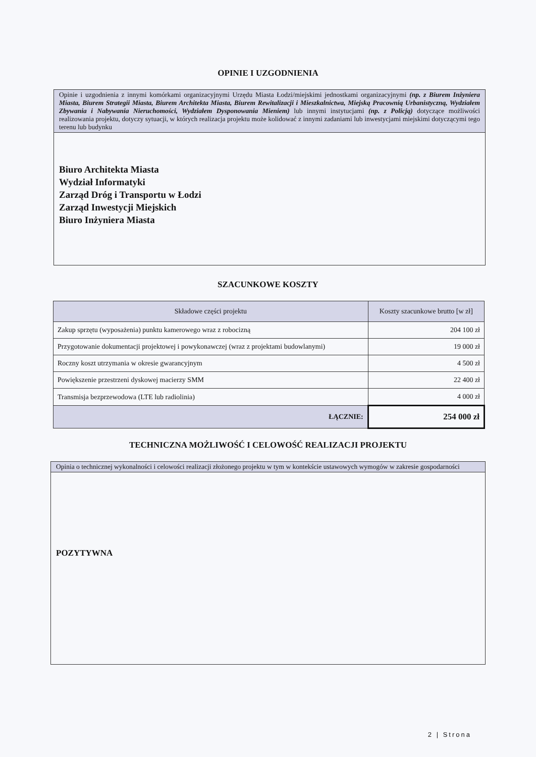OPINIE I UZGODNIENIA
Opinie i uzgodnienia z innymi komórkami organizacyjnymi Urzędu Miasta Łodzi/miejskimi jednostkami organizacyjnymi (np. z Biurem Inżyniera Miasta, Biurem Strategii Miasta, Biurem Architekta Miasta, Biurem Rewitalizacji i Mieszkalnictwa, Miejską Pracownią Urbanistyczną, Wydziałem Zbywania i Nabywania Nieruchomości, Wydziałem Dysponowania Mieniem) lub innymi instytucjami (np. z Policją) dotyczące możliwości realizowania projektu, dotyczy sytuacji, w których realizacja projektu może kolidować z innymi zadaniami lub inwestycjami miejskimi dotyczącymi tego terenu lub budynku
Biuro Architekta Miasta
Wydział Informatyki
Zarząd Dróg i Transportu w Łodzi
Zarząd Inwestycji Miejskich
Biuro Inżyniera Miasta
SZACUNKOWE KOSZTY
| Składowe części projektu | Koszty szacunkowe brutto [w zł] |
| --- | --- |
| Zakup sprzętu (wyposażenia) punktu kamerowego wraz z robocizną | 204 100 zł |
| Przygotowanie dokumentacji projektowej i powykonawczej (wraz z projektami budowlanymi) | 19 000 zł |
| Roczny koszt utrzymania w okresie gwarancyjnym | 4 500 zł |
| Powiększenie przestrzeni dyskowej macierzy SMM | 22 400 zł |
| Transmisja bezprzewodowa (LTE lub radiolinia) | 4 000 zł |
| ŁĄCZNIE: | 254 000 zł |
TECHNICZNA MOŻLIWOŚĆ I CELOWOŚĆ REALIZACJI PROJEKTU
Opinia o technicznej wykonalności i celowości realizacji złożonego projektu w tym w kontekście ustawowych wymogów w zakresie gospodarności
POZYTYWNA
2 | Strona